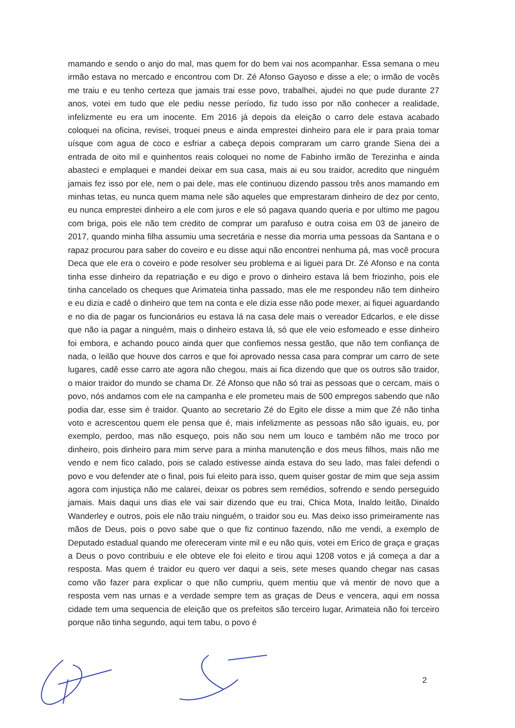mamando e sendo o anjo do mal, mas quem for do bem vai nos acompanhar. Essa semana o meu irmão estava no mercado e encontrou com Dr. Zé Afonso Gayoso e disse a ele; o irmão de vocês me traiu e eu tenho certeza que jamais trai esse povo, trabalhei, ajudei no que pude durante 27 anos, votei em tudo que ele pediu nesse período, fiz tudo isso por não conhecer a realidade, infelizmente eu era um inocente. Em 2016 já depois da eleição o carro dele estava acabado coloquei na oficina, revisei, troquei pneus e ainda emprestei dinheiro para ele ir para praia tomar uísque com agua de coco e esfriar a cabeça depois compraram um carro grande Siena dei a entrada de oito mil e quinhentos reais coloquei no nome de Fabinho irmão de Terezinha e ainda abasteci e emplaquei e mandei deixar em sua casa, mais ai eu sou traidor, acredito que ninguém jamais fez isso por ele, nem o pai dele, mas ele continuou dizendo passou três anos mamando em minhas tetas, eu nunca quem mama nele são aqueles que emprestaram dinheiro de dez por cento, eu nunca emprestei dinheiro a ele com juros e ele só pagava quando queria e por ultimo me pagou com briga, pois ele não tem credito de comprar um parafuso e outra coisa em 03 de janeiro de 2017, quando minha filha assumiu uma secretária e nesse dia morria uma pessoas da Santana e o rapaz procurou para saber do coveiro e eu disse aqui não encontrei nenhuma pá, mas você procura Deca que ele era o coveiro e pode resolver seu problema e ai liguei para Dr. Zé Afonso e na conta tinha esse dinheiro da repatriação e eu digo e provo o dinheiro estava lá bem friozinho, pois ele tinha cancelado os cheques que Arimateia tinha passado, mas ele me respondeu não tem dinheiro e eu dizia e cadê o dinheiro que tem na conta e ele dizia esse não pode mexer, ai fiquei aguardando e no dia de pagar os funcionários eu estava lá na casa dele mais o vereador Edcarlos, e ele disse que não ia pagar a ninguém, mais o dinheiro estava lá, só que ele veio esfomeado e esse dinheiro foi embora, e achando pouco ainda quer que confiemos nessa gestão, que não tem confiança de nada, o leilão que houve dos carros e que foi aprovado nessa casa para comprar um carro de sete lugares, cadê esse carro ate agora não chegou, mais ai fica dizendo que que os outros são traidor, o maior traidor do mundo se chama Dr. Zé Afonso que não só trai as pessoas que o cercam, mais o povo, nós andamos com ele na campanha e ele prometeu mais de 500 empregos sabendo que não podia dar, esse sim é traidor. Quanto ao secretario Zé do Egito ele disse a mim que Zé não tinha voto e acrescentou quem ele pensa que é, mais infelizmente as pessoas não são iguais, eu, por exemplo, perdoo, mas não esqueço, pois não sou nem um louco e também não me troco por dinheiro, pois dinheiro para mim serve para a minha manutenção e dos meus filhos, mais não me vendo e nem fico calado, pois se calado estivesse ainda estava do seu lado, mas falei defendi o povo e vou defender ate o final, pois fui eleito para isso, quem quiser gostar de mim que seja assim agora com injustiça não me calarei, deixar os pobres sem remédios, sofrendo e sendo perseguido jamais. Mais daqui uns dias ele vai sair dizendo que eu trai, Chica Mota, Inaldo leitão, Dinaldo Wanderley e outros, pois ele não traiu ninguém, o traidor sou eu. Mas deixo isso primeiramente nas mãos de Deus, pois o povo sabe que o que fiz continuo fazendo, não me vendi, a exemplo de Deputado estadual quando me ofereceram vinte mil e eu não quis, votei em Erico de graça e graças a Deus o povo contribuiu e ele obteve ele foi eleito e tirou aqui 1208 votos e já começa a dar a resposta. Mas quem é traidor eu quero ver daqui a seis, sete meses quando chegar nas casas como vão fazer para explicar o que não cumpriu, quem mentiu que vá mentir de novo que a resposta vem nas urnas e a verdade sempre tem as graças de Deus e vencera, aqui em nossa cidade tem uma sequencia de eleição que os prefeitos são terceiro lugar, Arimateia não foi terceiro porque não tinha segundo, aqui tem tabu, o povo é
2